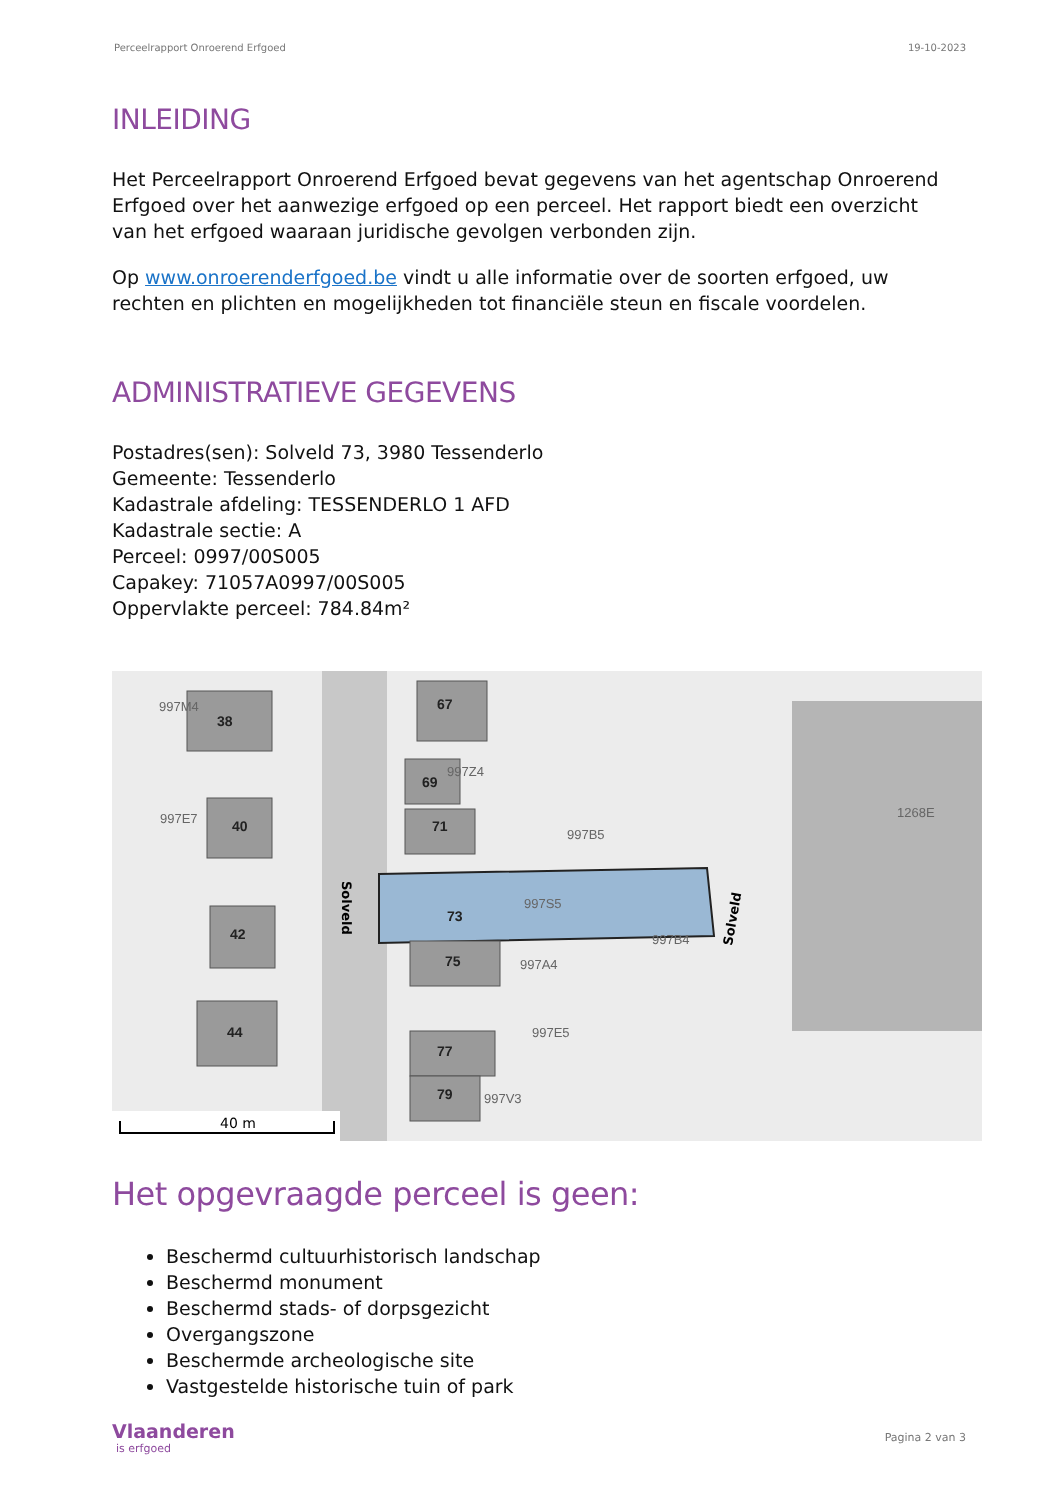Perceelrapport Onroerend Erfgoed 19-10-2023
INLEIDING
Het Perceelrapport Onroerend Erfgoed bevat gegevens van het agentschap Onroerend Erfgoed over het aanwezige erfgoed op een perceel. Het rapport biedt een overzicht van het erfgoed waaraan juridische gevolgen verbonden zijn.
Op www.onroerenderfgoed.be vindt u alle informatie over de soorten erfgoed, uw rechten en plichten en mogelijkheden tot financiële steun en fiscale voordelen.
ADMINISTRATIEVE GEGEVENS
Postadres(sen): Solveld 73, 3980 Tessenderlo
Gemeente: Tessenderlo
Kadastrale afdeling: TESSENDERLO 1 AFD
Kadastrale sectie: A
Perceel: 0997/00S005
Capakey: 71057A0997/00S005
Oppervlakte perceel: 784.84m²
38
40
42
44
67
69
71
73
75
77
79
997M4
997E7
997Z4
997B5
997S5
997A4
997B4
997E5
997V3
1268E
Solveld
Solveld
40 m
Het opgevraagde perceel is geen:
Beschermd cultuurhistorisch landschap
Beschermd monument
Beschermd stads- of dorpsgezicht
Overgangszone
Beschermde archeologische site
Vastgestelde historische tuin of park
Vlaanderen
is erfgoed
Pagina 2 van 3